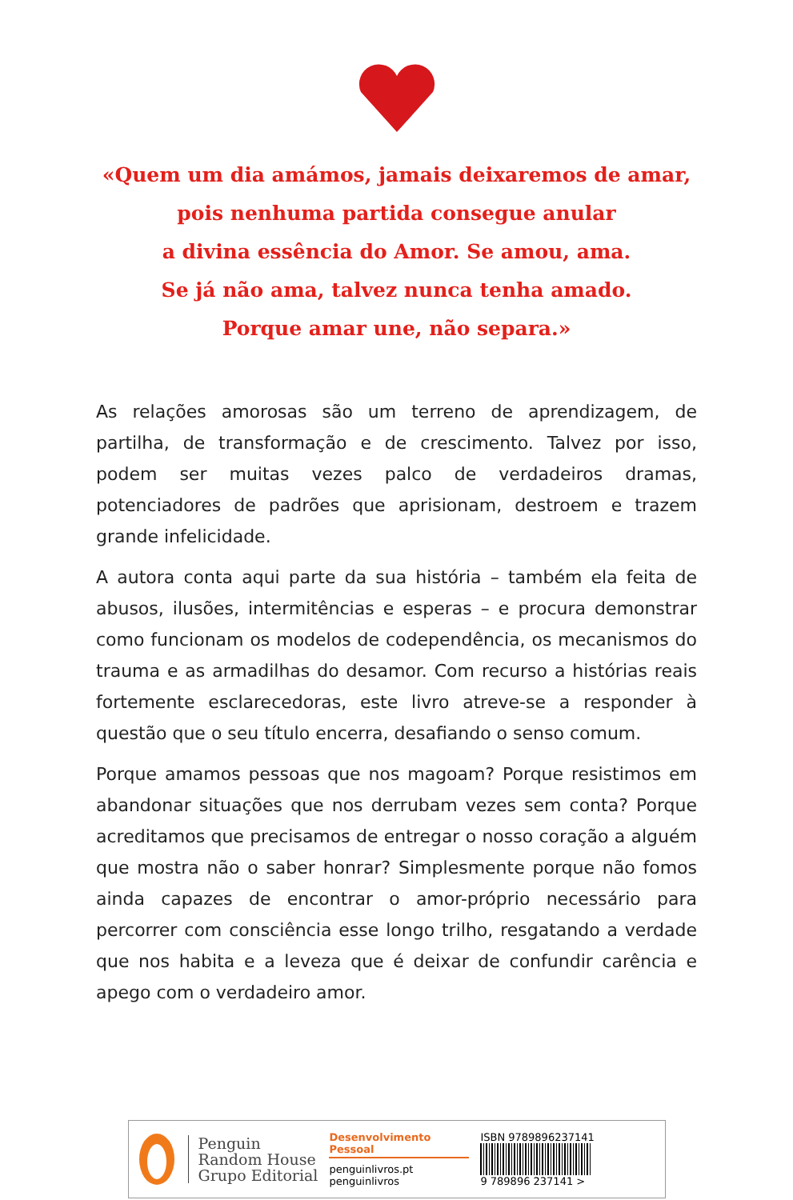«Quem um dia amámos, jamais deixaremos de amar,
pois nenhuma partida consegue anular
a divina essência do Amor. Se amou, ama.
Se já não ama, talvez nunca tenha amado.
Porque amar une, não separa.»
As relações amorosas são um terreno de aprendizagem, de partilha, de transformação e de crescimento. Talvez por isso, podem ser muitas vezes palco de verdadeiros dramas, potenciadores de padrões que aprisionam, destroem e trazem grande infelicidade.
A autora conta aqui parte da sua história – também ela feita de abusos, ilusões, intermitências e esperas – e procura demonstrar como funcionam os modelos de codependência, os mecanismos do trauma e as armadilhas do desamor. Com recurso a histórias reais fortemente esclarecedoras, este livro atreve-se a responder à questão que o seu título encerra, desafiando o senso comum.
Porque amamos pessoas que nos magoam? Porque resistimos em abandonar situações que nos derrubam vezes sem conta? Porque acreditamos que precisamos de entregar o nosso coração a alguém que mostra não o saber honrar? Simplesmente porque não fomos ainda capazes de encontrar o amor-próprio necessário para percorrer com consciência esse longo trilho, resgatando a verdade que nos habita e a leveza que é deixar de confundir carência e apego com o verdadeiro amor.
Penguin
Random House
Grupo Editorial
Desenvolvimento Pessoal
penguinlivros.pt
penguinlivros
ISBN 9789896237141
9 789896 237141 >